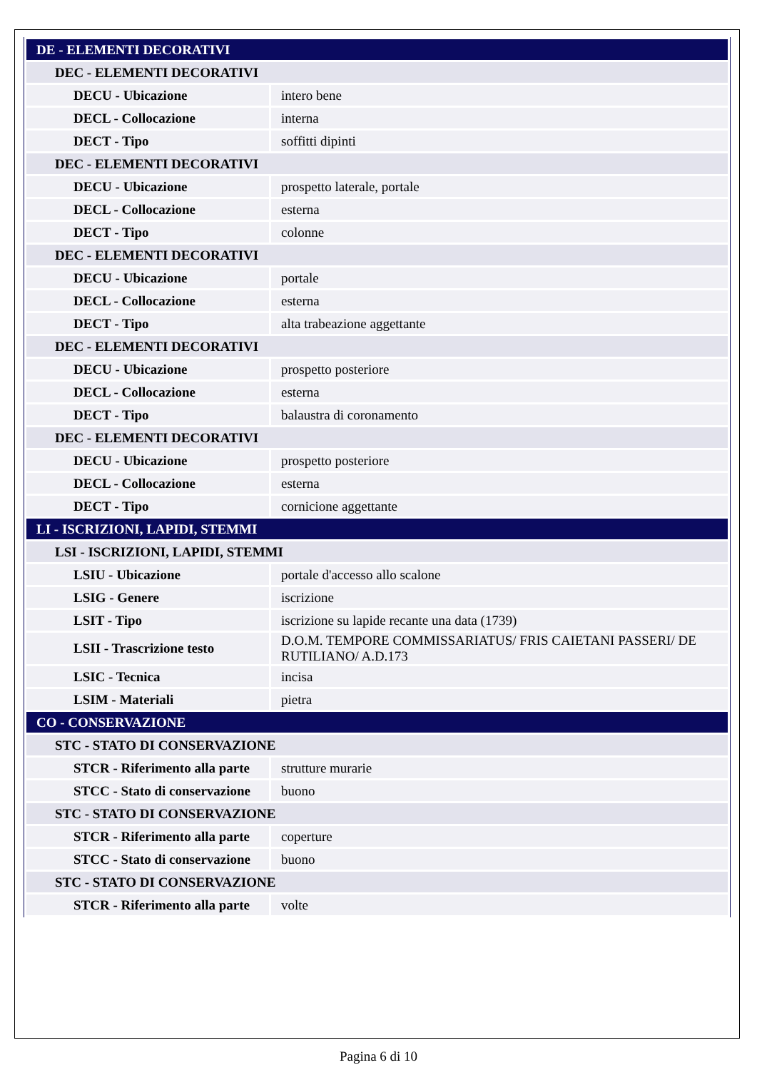| DE - ELEMENTI DECORATIVI | |
| DEC - ELEMENTI DECORATIVI | |
| DECU - Ubicazione | intero bene |
| DECL - Collocazione | interna |
| DECT - Tipo | soffitti dipinti |
| DEC - ELEMENTI DECORATIVI | |
| DECU - Ubicazione | prospetto laterale, portale |
| DECL - Collocazione | esterna |
| DECT - Tipo | colonne |
| DEC - ELEMENTI DECORATIVI | |
| DECU - Ubicazione | portale |
| DECL - Collocazione | esterna |
| DECT - Tipo | alta trabeazione aggettante |
| DEC - ELEMENTI DECORATIVI | |
| DECU - Ubicazione | prospetto posteriore |
| DECL - Collocazione | esterna |
| DECT - Tipo | balaustra di coronamento |
| DEC - ELEMENTI DECORATIVI | |
| DECU - Ubicazione | prospetto posteriore |
| DECL - Collocazione | esterna |
| DECT - Tipo | cornicione aggettante |
| LI - ISCRIZIONI, LAPIDI, STEMMI | |
| LSI - ISCRIZIONI, LAPIDI, STEMMI | |
| LSIU - Ubicazione | portale d'accesso allo scalone |
| LSIG - Genere | iscrizione |
| LSIT - Tipo | iscrizione su lapide recante una data (1739) |
| LSII - Trascrizione testo | D.O.M. TEMPORE COMMISSARIATUS/ FRIS CAIETANI PASSERI/ DE RUTILIANO/ A.D.173 |
| LSIC - Tecnica | incisa |
| LSIM - Materiali | pietra |
| CO - CONSERVAZIONE | |
| STC - STATO DI CONSERVAZIONE | |
| STCR - Riferimento alla parte | strutture murarie |
| STCC - Stato di conservazione | buono |
| STC - STATO DI CONSERVAZIONE | |
| STCR - Riferimento alla parte | coperture |
| STCC - Stato di conservazione | buono |
| STC - STATO DI CONSERVAZIONE | |
| STCR - Riferimento alla parte | volte |
Pagina 6 di 10